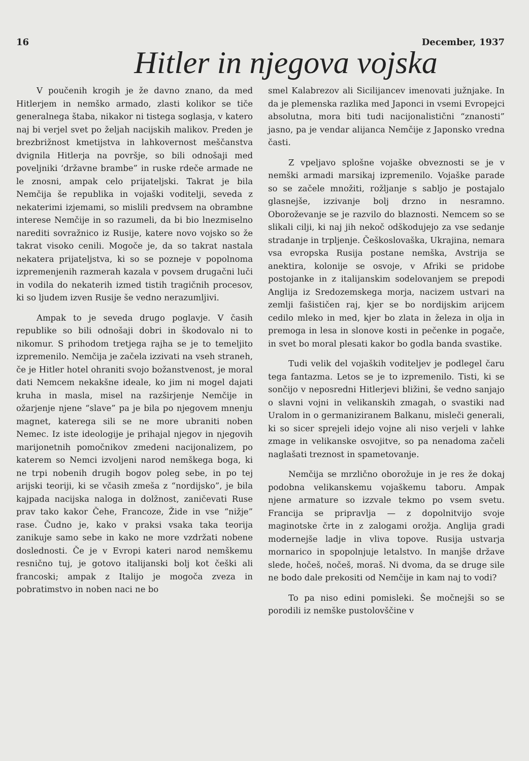16 December, 1937
Hitler in njegova vojska
V poučenih krogih je že davno znano, da med Hitlerjem in nemško armado, zlasti kolikor se tiče generalnega štaba, nikakor ni tistega soglasja, v katero naj bi verjel svet po željah nacijskih malikov. Preden je brezbrižnost kmetijstva in lahkovernost meščanstva dvignila Hitlerja na površje, so bili odnošaji med poveljniki ‘državne brambe” in ruske rdeče armade ne le znosni, ampak celo prijateljski. Takrat je bila Nemčija še republika in vojaški voditelji, seveda z nekaterimi izjemami, so mislili predvsem na obrambne interese Nemčije in so razumeli, da bi bio lnezmiselno narediti sovražnico iz Rusije, katere novo vojsko so že takrat visoko cenili. Mogoče je, da so takrat nastala nekatera prijateljstva, ki so se pozneje v popolnoma izpremenjenih razmerah kazala v povsem drugačni luči in vodila do nekaterih izmed tistih tragičnih procesov, ki so ljudem izven Rusije še vedno nerazumljivi.
Ampak to je seveda drugo poglavje. V časih republike so bili odnošaji dobri in škodovalo ni to nikomur. S prihodom tretjega rajha se je to temeljito izpremenilo. Nemčija je začela izzivati na vseh straneh, če je Hitler hotel ohraniti svojo božanstvenost, je moral dati Nemcem nekakšne ideale, ko jim ni mogel dajati kruha in masla, misel na razširjenje Nemčije in ožarjenje njene “slave” pa je bila po njegovem mnenju magnet, katerega sili se ne more ubraniti noben Nemec. Iz iste ideologije je prihajal njegov in njegovih marijonetnih pomočnikov zmedeni nacijonalizem, po katerem so Nemci izvoljeni narod nemškega boga, ki ne trpi nobenih drugih bogov poleg sebe, in po tej arijski teoriji, ki se včasih zmeša z “nordijsko”, je bila kajpada nacijska naloga in dolžnost, zaničevati Ruse prav tako kakor Čehe, Francoze, Žide in vse “nižje” rase. Čudno je, kako v praksi vsaka taka teorija zanikuje samo sebe in kako ne more vzdržati nobene doslednosti. Če je v Evropi kateri narod nemškemu resnično tuj, je gotovo italijanski bolj kot češki ali francoski; ampak z Italijo je mogoča zveza in pobratimstvo in noben naci ne bo
smel Kalabrezov ali Sicilijancev imenovati južnjake. In da je plemenska razlika med Japonci in vsemi Evropejci absolutna, mora biti tudi nacijonalistični “znanosti” jasno, pa je vendar alijanca Nemčije z Japonsko vredna časti.
Z vpeljavo splošne vojaške obveznosti se je v nemški armadi marsikaj izpremenilo. Vojaške parade so se začele množiti, rožljanje s sabljo je postajalo glasnejše, izzivanje bolj drzno in nesramno. Oboroževanje se je razvilo do blaznosti. Nemcem so se slikali cilji, ki naj jih nekoč odškodujejo za vse sedanje stradanje in trpljenje. Češkoslovaška, Ukrajina, nemara vsa evropska Rusija postane nemška, Avstrija se anektira, kolonije se osvoje, v Afriki se pridobe postojanke in z italijanskim sodelovanjem se prepodi Anglija iz Sredozemskega morja, nacizem ustvari na zemlji fašističen raj, kjer se bo nordijskim arijcem cedilo mleko in med, kjer bo zlata in železa in olja in premoga in lesa in slonove kosti in pečenke in pogače, in svet bo moral plesati kakor bo godla banda svastike.
Tudi velik del vojaških voditeljev je podlegel čaru tega fantazma. Letos se je to izpremenilo. Tisti, ki se sončijo v neposredni Hitlerjevi bližini, še vedno sanjajo o slavni vojni in velikanskih zmagah, o svastiki nad Uralom in o germaniziranem Balkanu, misleči generali, ki so sicer sprejeli idejo vojne ali niso verjeli v lahke zmage in velikanske osvojitve, so pa nenadoma začeli naglašati treznost in spametovanje.
Nemčija se mrzlično oborožuje in je res že dokaj podobna velikanskemu vojaškemu taboru. Ampak njene armature so izzvale tekmo po vsem svetu. Francija se pripravlja — z dopolnitvijo svoje maginotske črte in z zalogami orožja. Anglija gradi modernejše ladje in vliva topove. Rusija ustvarja mornarico in spopolnjuje letalstvo. In manjše države slede, hočeš, nočeš, moraš. Ni dvoma, da se druge sile ne bodo dale prekositi od Nemčije in kam naj to vodi?
To pa niso edini pomisleki. Še močnejši so se porodili iz nemške pustolovščine v